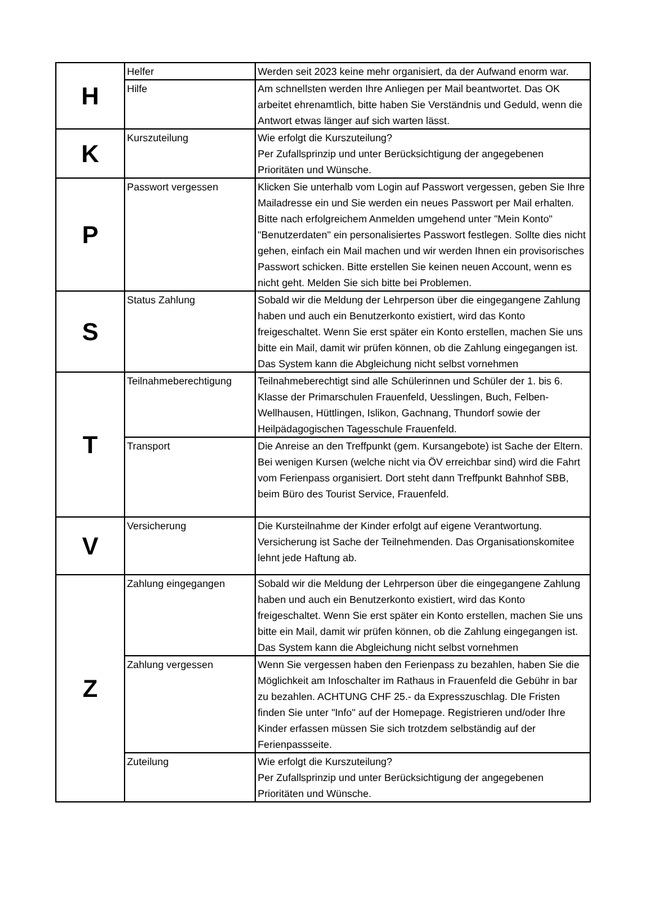| H | Helfer | Werden seit 2023 keine mehr organisiert, da der Aufwand enorm war. |
| | Hilfe | Am schnellsten werden Ihre Anliegen per Mail beantwortet. Das OK arbeitet ehrenamtlich, bitte haben Sie Verständnis und Geduld, wenn die Antwort etwas länger auf sich warten lässt. |
| K | Kurszuteilung | Wie erfolgt die Kurszuteilung? Per Zufallsprinzip und unter Berücksichtigung der angegebenen Prioritäten und Wünsche. |
| P | Passwort vergessen | Klicken Sie unterhalb vom Login auf Passwort vergessen, geben Sie Ihre Mailadresse ein und Sie werden ein neues Passwort per Mail erhalten. Bitte nach erfolgreichem Anmelden umgehend unter "Mein Konto" "Benutzerdaten" ein personalisiertes Passwort festlegen. Sollte dies nicht gehen, einfach ein Mail machen und wir werden Ihnen ein provisorisches Passwort schicken. Bitte erstellen Sie keinen neuen Account, wenn es nicht geht. Melden Sie sich bitte bei Problemen. |
| S | Status Zahlung | Sobald wir die Meldung der Lehrperson über die eingegangene Zahlung haben und auch ein Benutzerkonto existiert, wird das Konto freigeschaltet. Wenn Sie erst später ein Konto erstellen, machen Sie uns bitte ein Mail, damit wir prüfen können, ob die Zahlung eingegangen ist. Das System kann die Abgleichung nicht selbst vornehmen |
| T | Teilnahmeberechtigung | Teilnahmeberechtigt sind alle Schülerinnen und Schüler der 1. bis 6. Klasse der Primarschulen Frauenfeld, Uesslingen, Buch, Felben-Wellhausen, Hüttlingen, Islikon, Gachnang, Thundorf sowie der Heilpädagogischen Tagesschule Frauenfeld. |
| | Transport | Die Anreise an den Treffpunkt (gem. Kursangebote) ist Sache der Eltern. Bei wenigen Kursen (welche nicht via ÖV erreichbar sind) wird die Fahrt vom Ferienpass organisiert. Dort steht dann Treffpunkt Bahnhof SBB, beim Büro des Tourist Service, Frauenfeld. |
| V | Versicherung | Die Kursteilnahme der Kinder erfolgt auf eigene Verantwortung. Versicherung ist Sache der Teilnehmenden. Das Organisationskomitee lehnt jede Haftung ab. |
| Z | Zahlung eingegangen | Sobald wir die Meldung der Lehrperson über die eingegangene Zahlung haben und auch ein Benutzerkonto existiert, wird das Konto freigeschaltet. Wenn Sie erst später ein Konto erstellen, machen Sie uns bitte ein Mail, damit wir prüfen können, ob die Zahlung eingegangen ist. Das System kann die Abgleichung nicht selbst vornehmen |
| | Zahlung vergessen | Wenn Sie vergessen haben den Ferienpass zu bezahlen, haben Sie die Möglichkeit am Infoschalter im Rathaus in Frauenfeld die Gebühr in bar zu bezahlen. ACHTUNG CHF 25.- da Expresszuschlag. DIe Fristen finden Sie unter "Info" auf der Homepage. Registrieren und/oder Ihre Kinder erfassen müssen Sie sich trotzdem selbständig auf der Ferienpassseite. |
| | Zuteilung | Wie erfolgt die Kurszuteilung? Per Zufallsprinzip und unter Berücksichtigung der angegebenen Prioritäten und Wünsche. |